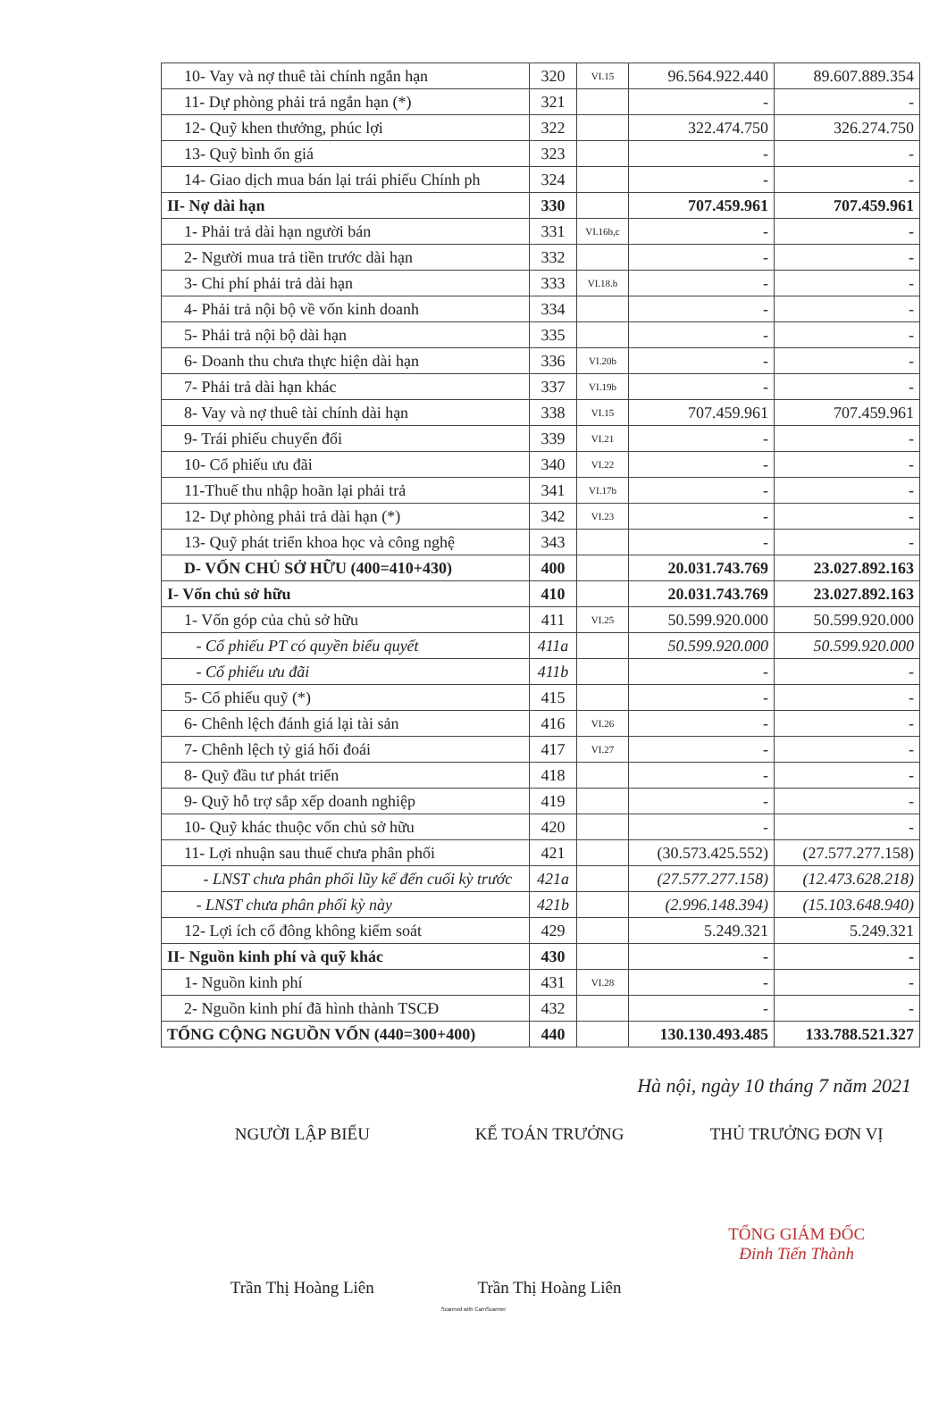| 10- Vay và nợ thuê tài chính ngắn hạn | 320 | VI.15 | 96.564.922.440 | 89.607.889.354 |
| 11- Dự phòng phải trả ngắn hạn (*) | 321 | | - | - |
| 12- Quỹ khen thưởng, phúc lợi | 322 | | 322.474.750 | 326.274.750 |
| 13- Quỹ bình ổn giá | 323 | | - | - |
| 14- Giao dịch mua bán lại trái phiếu Chính ph | 324 | | - | - |
| II- Nợ dài hạn | 330 | | 707.459.961 | 707.459.961 |
| 1- Phải trả dài hạn người bán | 331 | VI.16b,c | - | - |
| 2- Người mua trả tiền trước dài hạn | 332 | | - | - |
| 3- Chi phí phải trả dài hạn | 333 | VI.18.b | - | - |
| 4- Phải trả nội bộ về vốn kinh doanh | 334 | | - | - |
| 5- Phải trả nội bộ dài hạn | 335 | | - | - |
| 6- Doanh thu chưa thực hiện dài hạn | 336 | VI.20b | - | - |
| 7- Phải trả dài hạn khác | 337 | VI.19b | - | - |
| 8- Vay và nợ thuê tài chính dài hạn | 338 | VI.15 | 707.459.961 | 707.459.961 |
| 9- Trái phiếu chuyển đổi | 339 | VI.21 | - | - |
| 10- Cổ phiếu ưu đãi | 340 | VI.22 | - | - |
| 11-Thuế thu nhập hoãn lại phải trả | 341 | VI.17b | - | - |
| 12- Dự phòng phải trả dài hạn (*) | 342 | VI.23 | - | - |
| 13- Quỹ phát triển khoa học và công nghệ | 343 | | - | - |
| D- VỐN CHỦ SỞ HỮU (400=410+430) | 400 | | 20.031.743.769 | 23.027.892.163 |
| I- Vốn chủ sở hữu | 410 | | 20.031.743.769 | 23.027.892.163 |
| 1- Vốn góp của chủ sở hữu | 411 | VI.25 | 50.599.920.000 | 50.599.920.000 |
| - Cổ phiếu PT có quyền biểu quyết | 411a | | 50.599.920.000 | 50.599.920.000 |
| - Cổ phiếu ưu đãi | 411b | | - | - |
| 5- Cổ phiếu quỹ (*) | 415 | | - | - |
| 6- Chênh lệch đánh giá lại tài sản | 416 | VI.26 | - | - |
| 7- Chênh lệch tỷ giá hối đoái | 417 | VI.27 | - | - |
| 8- Quỹ đầu tư phát triển | 418 | | - | - |
| 9- Quỹ hỗ trợ sắp xếp doanh nghiệp | 419 | | - | - |
| 10- Quỹ khác thuộc vốn chủ sở hữu | 420 | | - | - |
| 11- Lợi nhuận sau thuế chưa phân phối | 421 | | (30.573.425.552) | (27.577.277.158) |
| - LNST chưa phân phối lũy kế đến cuối kỳ trước | 421a | | (27.577.277.158) | (12.473.628.218) |
| - LNST chưa phân phối kỳ này | 421b | | (2.996.148.394) | (15.103.648.940) |
| 12- Lợi ích cổ đông không kiểm soát | 429 | | 5.249.321 | 5.249.321 |
| II- Nguồn kinh phí và quỹ khác | 430 | | - | - |
| 1- Nguồn kinh phí | 431 | VI.28 | - | - |
| 2- Nguồn kinh phí đã hình thành TSCĐ | 432 | | - | - |
| TỔNG CỘNG NGUỒN VỐN (440=300+400) | 440 | | 130.130.493.485 | 133.788.521.327 |
Hà nội, ngày 10 tháng 7 năm 2021
NGƯỜI LẬP BIỂU
Trần Thị Hoàng Liên
KẾ TOÁN TRƯỞNG
Trần Thị Hoàng Liên
THỦ TRƯỞNG ĐƠN VỊ
TỔNG GIÁM ĐỐC
Đinh Tiến Thành
Scanned with CamScanner